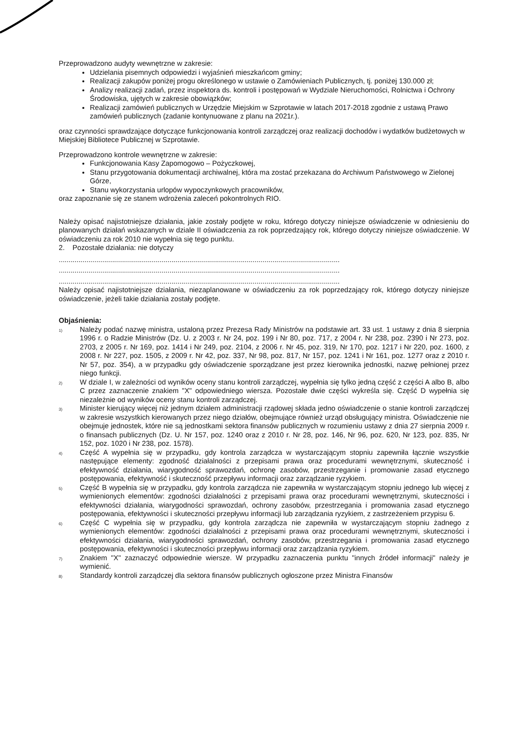Przeprowadzono audyty wewnętrzne w zakresie:
Udzielania pisemnych odpowiedzi i wyjaśnień mieszkańcom gminy;
Realizacji zakupów poniżej progu określonego w ustawie o Zamówieniach Publicznych, tj. poniżej 130.000 zł;
Analizy realizacji zadań, przez inspektora ds. kontroli i postępowań w Wydziale Nieruchomości, Rolnictwa i Ochrony Środowiska, ujętych w zakresie obowiązków;
Realizacji zamówień publicznych w Urzędzie Miejskim w Szprotawie w latach 2017-2018 zgodnie z ustawą Prawo zamówień publicznych (zadanie kontynuowane z planu na 2021r.).
oraz czynności sprawdzające dotyczące funkcjonowania kontroli zarządczej oraz realizacji dochodów i wydatków budżetowych w Miejskiej Bibliotece Publicznej w Szprotawie.
Przeprowadzono kontrole wewnętrzne w zakresie:
Funkcjonowania Kasy Zapomogowo – Pożyczkowej,
Stanu przygotowania dokumentacji archiwalnej, która ma zostać przekazana do Archiwum Państwowego w Zielonej Górze,
Stanu wykorzystania urlopów wypoczynkowych pracowników,
oraz zapoznanie się ze stanem wdrożenia zaleceń pokontrolnych RIO.
Należy opisać najistotniejsze działania, jakie zostały podjęte w roku, którego dotyczy niniejsze oświadczenie w odniesieniu do planowanych działań wskazanych w dziale II oświadczenia za rok poprzedzający rok, którego dotyczy niniejsze oświadczenie. W oświadczeniu za rok 2010 nie wypełnia się tego punktu.
2. Pozostałe działania: nie dotyczy
..............................................................................................................................................
..............................................................................................................................................
..............................................................................................................................................
Należy opisać najistotniejsze działania, niezaplanowane w oświadczeniu za rok poprzedzający rok, którego dotyczy niniejsze oświadczenie, jeżeli takie działania zostały podjęte.
Objaśnienia:
<sup>1)</sup>
Należy podać nazwę ministra, ustaloną przez Prezesa Rady Ministrów na podstawie art. 33 ust. 1 ustawy z dnia 8 sierpnia 1996 r. o Radzie Ministrów (Dz. U. z 2003 r. Nr 24, poz. 199 i Nr 80, poz. 717, z 2004 r. Nr 238, poz. 2390 i Nr 273, poz. 2703, z 2005 r. Nr 169, poz. 1414 i Nr 249, poz. 2104, z 2006 r. Nr 45, poz. 319, Nr 170, poz. 1217 i Nr 220, poz. 1600, z 2008 r. Nr 227, poz. 1505, z 2009 r. Nr 42, poz. 337, Nr 98, poz. 817, Nr 157, poz. 1241 i Nr 161, poz. 1277 oraz z 2010 r. Nr 57, poz. 354), a w przypadku gdy oświadczenie sporządzane jest przez kierownika jednostki, nazwę pełnionej przez niego funkcji.
<sup>2)</sup>
W dziale I, w zależności od wyników oceny stanu kontroli zarządczej, wypełnia się tylko jedną część z części A albo B, albo C przez zaznaczenie znakiem "X" odpowiedniego wiersza. Pozostałe dwie części wykreśla się. Część D wypełnia się niezależnie od wyników oceny stanu kontroli zarządczej.
<sup>3)</sup>
Minister kierujący więcej niż jednym działem administracji rządowej składa jedno oświadczenie o stanie kontroli zarządczej w zakresie wszystkich kierowanych przez niego działów, obejmujące również urząd obsługujący ministra. Oświadczenie nie obejmuje jednostek, które nie są jednostkami sektora finansów publicznych w rozumieniu ustawy z dnia 27 sierpnia 2009 r. o finansach publicznych (Dz. U. Nr 157, poz. 1240 oraz z 2010 r. Nr 28, poz. 146, Nr 96, poz. 620, Nr 123, poz. 835, Nr 152, poz. 1020 i Nr 238, poz. 1578).
<sup>4)</sup>
Część A wypełnia się w przypadku, gdy kontrola zarządcza w wystarczającym stopniu zapewniła łącznie wszystkie następujące elementy: zgodność działalności z przepisami prawa oraz procedurami wewnętrznymi, skuteczność i efektywność działania, wiarygodność sprawozdań, ochronę zasobów, przestrzeganie i promowanie zasad etycznego postępowania, efektywność i skuteczność przepływu informacji oraz zarządzanie ryzykiem.
<sup>5)</sup>
Część B wypełnia się w przypadku, gdy kontrola zarządcza nie zapewniła w wystarczającym stopniu jednego lub więcej z wymienionych elementów: zgodności działalności z przepisami prawa oraz procedurami wewnętrznymi, skuteczności i efektywności działania, wiarygodności sprawozdań, ochrony zasobów, przestrzegania i promowania zasad etycznego postępowania, efektywności i skuteczności przepływu informacji lub zarządzania ryzykiem, z zastrzeżeniem przypisu 6.
<sup>6)</sup>
Część C wypełnia się w przypadku, gdy kontrola zarządcza nie zapewniła w wystarczającym stopniu żadnego z wymienionych elementów: zgodności działalności z przepisami prawa oraz procedurami wewnętrznymi, skuteczności i efektywności działania, wiarygodności sprawozdań, ochrony zasobów, przestrzegania i promowania zasad etycznego postępowania, efektywności i skuteczności przepływu informacji oraz zarządzania ryzykiem.
<sup>7)</sup>
Znakiem "X" zaznaczyć odpowiednie wiersze. W przypadku zaznaczenia punktu "innych źródeł informacji" należy je wymienić.
<sup>8)</sup>
Standardy kontroli zarządczej dla sektora finansów publicznych ogłoszone przez Ministra Finansów